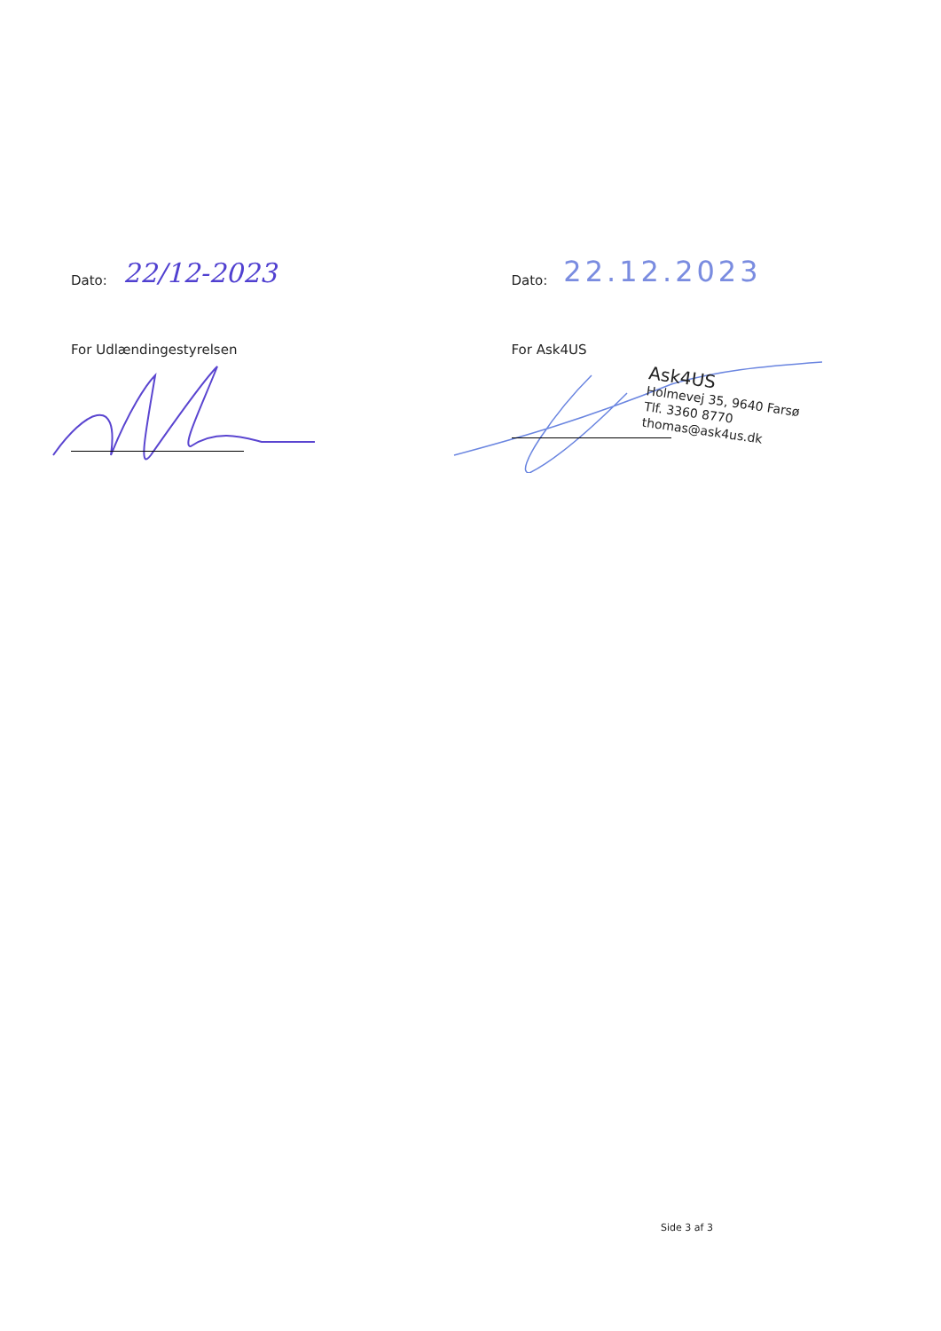Dato: 22/12-2023
For Udlændingestyrelsen
Dato: 22.12.2023
For Ask4US
Ask4US
Holmevej 35, 9640 Farsø
Tlf. 3360 8770
thomas@ask4us.dk
Side 3 af 3